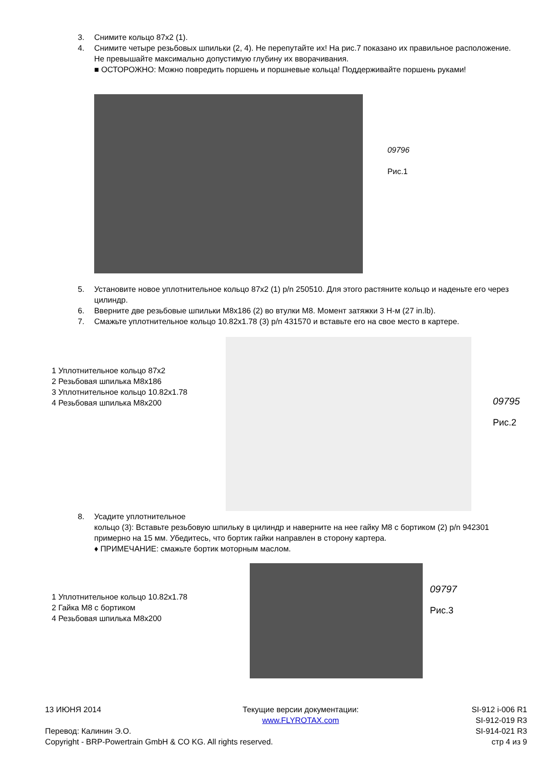3. Снимите кольцо 87x2 (1).
4. Снимите четыре резьбовых шпильки (2, 4). Не перепутайте их! На рис.7 показано их правильное расположение. Не превышайте максимально допустимую глубину их вворачивания.
■ ОСТОРОЖНО: Можно повредить поршень и поршневые кольца! Поддерживайте поршень руками!
09796
Рис.1
5. Установите новое уплотнительное кольцо 87x2 (1) p/n 250510. Для этого растяните кольцо и наденьте его через цилиндр.
6. Вверните две резьбовые шпильки M8x186 (2) во втулки M8. Момент затяжки 3 Н-м (27 in.lb).
7. Смажьте уплотнительное кольцо 10.82x1.78 (3) p/n 431570 и вставьте его на свое место в картере.
1 Уплотнительное кольцо 87x2
2 Резьбовая шпилька M8x186
3 Уплотнительное кольцо 10.82x1.78
4 Резьбовая шпилька M8x200
09795
Рис.2
8. Усадите уплотнительное
кольцо (3): Вставьте резьбовую шпильку в цилиндр и наверните на нее гайку M8 с бортиком (2) p/n 942301 примерно на 15 мм. Убедитесь, что бортик гайки направлен в сторону картера.
♦ ПРИМЕЧАНИЕ: смажьте бортик моторным маслом.
1 Уплотнительное кольцо 10.82x1.78
2 Гайка M8 с бортиком
4 Резьбовая шпилька M8x200
09797
Рис.3
13 ИЮНЯ 2014
Перевод: Калинин Э.О.
Copyright - BRP-Powertrain GmbH & CO KG. All rights reserved.
Текущие версии документации:
www.FLYROTAX.com
SI-912 i-006 R1
SI-912-019 R3
SI-914-021 R3
стр 4 из 9